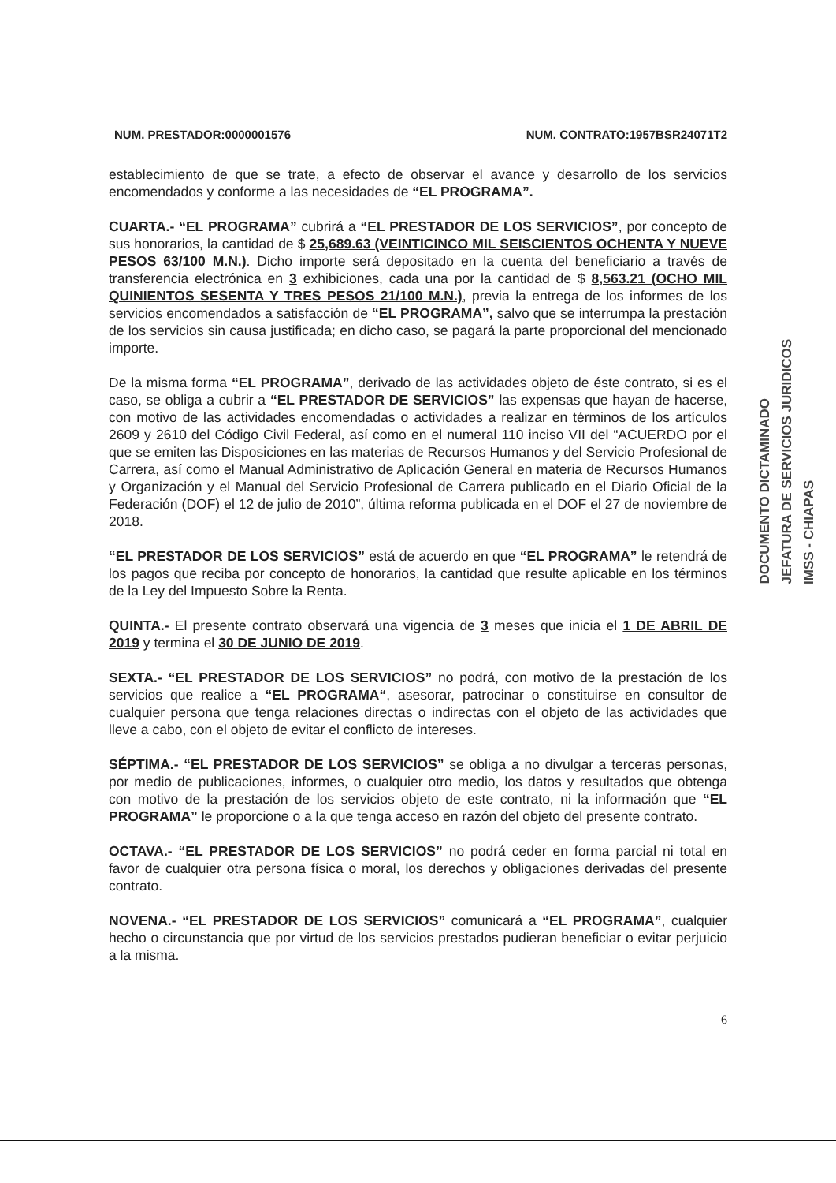NUM. PRESTADOR:0000001576 NUM. CONTRATO:1957BSR24071T2
establecimiento de que se trate, a efecto de observar el avance y desarrollo de los servicios encomendados y conforme a las necesidades de “EL PROGRAMA”.
CUARTA.- “EL PROGRAMA” cubrirá a “EL PRESTADOR DE LOS SERVICIOS”, por concepto de sus honorarios, la cantidad de $ 25,689.63 (VEINTICINCO MIL SEISCIENTOS OCHENTA Y NUEVE PESOS 63/100 M.N.). Dicho importe será depositado en la cuenta del beneficiario a través de transferencia electrónica en 3 exhibiciones, cada una por la cantidad de $ 8,563.21 (OCHO MIL QUINIENTOS SESENTA Y TRES PESOS 21/100 M.N.), previa la entrega de los informes de los servicios encomendados a satisfacción de “EL PROGRAMA”, salvo que se interrumpa la prestación de los servicios sin causa justificada; en dicho caso, se pagará la parte proporcional del mencionado importe.
De la misma forma “EL PROGRAMA”, derivado de las actividades objeto de éste contrato, si es el caso, se obliga a cubrir a “EL PRESTADOR DE SERVICIOS” las expensas que hayan de hacerse, con motivo de las actividades encomendadas o actividades a realizar en términos de los artículos 2609 y 2610 del Código Civil Federal, así como en el numeral 110 inciso VII del “ACUERDO por el que se emiten las Disposiciones en las materias de Recursos Humanos y del Servicio Profesional de Carrera, así como el Manual Administrativo de Aplicación General en materia de Recursos Humanos y Organización y el Manual del Servicio Profesional de Carrera publicado en el Diario Oficial de la Federación (DOF) el 12 de julio de 2010”, última reforma publicada en el DOF el 27 de noviembre de 2018.
“EL PRESTADOR DE LOS SERVICIOS” está de acuerdo en que “EL PROGRAMA” le retendrá de los pagos que reciba por concepto de honorarios, la cantidad que resulte aplicable en los términos de la Ley del Impuesto Sobre la Renta.
QUINTA.- El presente contrato observará una vigencia de 3 meses que inicia el 1 DE ABRIL DE 2019 y termina el 30 DE JUNIO DE 2019.
SEXTA.- “EL PRESTADOR DE LOS SERVICIOS” no podrá, con motivo de la prestación de los servicios que realice a “EL PROGRAMA“, asesorar, patrocinar o constituirse en consultor de cualquier persona que tenga relaciones directas o indirectas con el objeto de las actividades que lleve a cabo, con el objeto de evitar el conflicto de intereses.
SÉPTIMA.- “EL PRESTADOR DE LOS SERVICIOS” se obliga a no divulgar a terceras personas, por medio de publicaciones, informes, o cualquier otro medio, los datos y resultados que obtenga con motivo de la prestación de los servicios objeto de este contrato, ni la información que “EL PROGRAMA” le proporcione o a la que tenga acceso en razón del objeto del presente contrato.
OCTAVA.- “EL PRESTADOR DE LOS SERVICIOS” no podrá ceder en forma parcial ni total en favor de cualquier otra persona física o moral, los derechos y obligaciones derivadas del presente contrato.
NOVENA.- “EL PRESTADOR DE LOS SERVICIOS” comunicará a “EL PROGRAMA”, cualquier hecho o circunstancia que por virtud de los servicios prestados pudieran beneficiar o evitar perjuicio a la misma.
6
DOCUMENTO DICTAMINADO
JEFATURA DE SERVICIOS JURIDICOS
IMSS - CHIAPAS